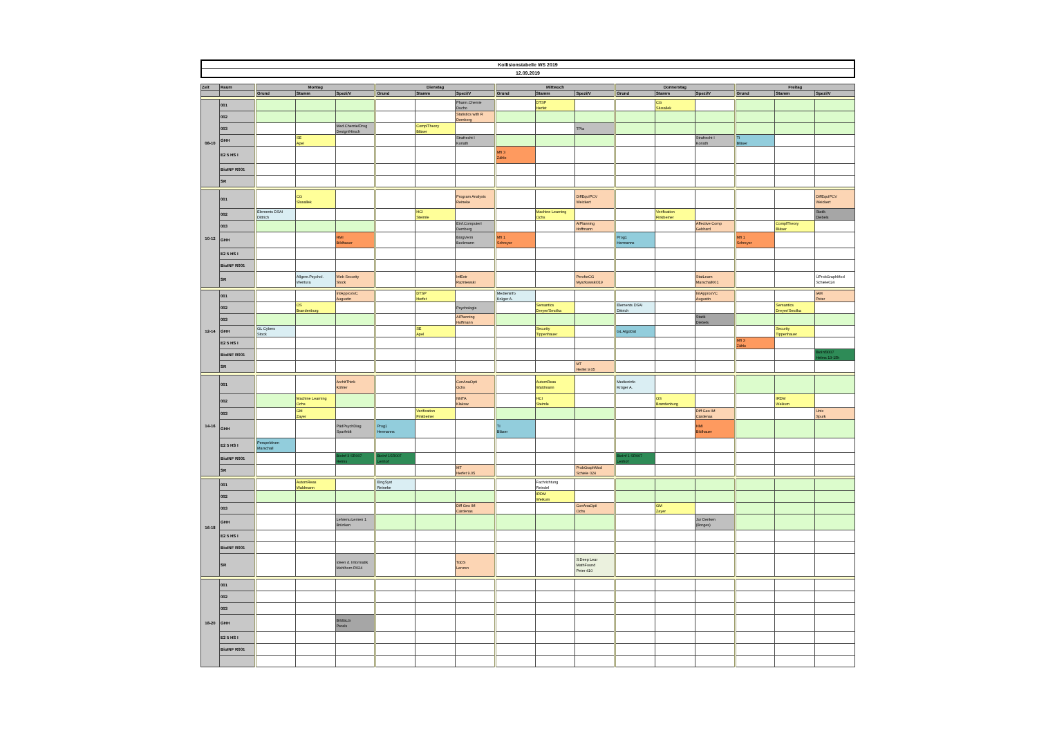Kollisionstabelle WS 2019
12.09.2019
| Zeit | Raum | Montag | | | Dienstag | | | Mittwoch | | | Donnerstag | | | Freitag | | |
| --- | --- | --- | --- | --- | --- | --- | --- | --- | --- | --- | --- | --- | --- | --- | --- | --- |
| | | Grund | Stamm | Spezi/V | Grund | Stamm | Spezi/V | Grund | Stamm | Spezi/V | Grund | Stamm | Spezi/V | Grund | Stamm | Spezi/V |
| 08-10 | 001 | | | | | | Pharm.Chemie Ducho | | DTSP Herfet | | | CG Slusallek | | | | |
| | 002 | | | | | | Statistics with R Demberg | | | | | | | | | |
| | 003 | | | Med.Chemie/Drug Design/Hirsch | | ComplTheory Bläser | | | | TPIa | | | | | | |
| | GHH | | SE Apel | | | | Strafrecht I Koriath | | | | | | Strafrecht I Koriath | TI Bläser | | |
| | E2 5 HS I | | | | | | | MfI 3 Zähle | | | | | | | | |
| | BioINF R001 | | | | | | | | | | | | | | | |
| | SR | | | | | | | | | | | | | | | |
| 10-12 | 001 | | CG Slusallek | | | | Program Analysis Reineke | | | DiffEquIPCV Weickert | | | | | | DiffEquIPCV Weickert |
| | 002 | Elements DSAI Dittrich | | | | HCI Steimle | | | Machine Learning Ochs | | | Verification Finkbeiner | | | | Statik Diebels |
| | 003 | | | | | | Einf.ComputerI Demberg | | | AIPlanning Hoffmann | | | Affective Comp Gebhard | | ComplTheory Bläser | |
| | GHH | | | HMI Bildhauer | | | BürgVerm Beckmann | MfI 1 Schreyer | | | Prog1 Hermanns | | | MfI 1 Schreyer | | |
| | E2 5 HS I | | | | | | | | | | | | | | | |
| | BioINF R001 | | | | | | | | | | | | | | | |
| | SR | | Allgem.Psychol. Wentura | Web Security Stock | | | InfExtr Razniewski | | | PercforCG Myszkowski019 | | | StatLearn Marschall001 | | | ÜProbGraphMod Schiele024 |
| 12-14 | 001 | | | IntApproxVC Augustin | | DTSP Herfet | | Medieninfo Krüger A. | | | | | IntApproxVC Augustin | | | IAM Peter |
| | 002 | | OS Brandenburg | | | | Psychologie | | Semantics Dreyer/Smolka | | Elements DSAI Dittrich | | | | Semantics Dreyer/Smolka | |
| | 003 | | | | | | AIPlanning Hoffmann | | | | | | Statik Diebels | | | |
| | GHH | GL Cybers Stock | | | | SE Apel | | | Security Tippenhauer | | GL AlgoDat | | | | Security Tippenhauer | |
| | E2 5 HS I | | | | | | | | | | | | | MfI 3 Zähle | | |
| | BioINF R001 | | | | | | | | | | | | | | | BioInf3007 Helms 13-15h |
| | SR | | | | | | | | | MT Herfet 9.05 | | | | | | |
| 14-16 | 001 | | | ArchitThink Köhler | | | ConAnaOpti Ochs | | AutomReas Waldmann | | Medieninfo Krüger A. | | | | | |
| | 002 | | Machine Learning Ochs | | | | NNTA Klakow | | HCI Steimle | | | OS Brandenburg | | | IRDM Weikum | |
| | 003 | | GM Zayer | | | Verification Finkbeiner | | | | | | | Diff Geo IM Cárdenas | | | Unix Spurk |
| | GHH | | | PädPsychDiag Sparfeldt | Prog1 Hermanns | | | TI Bläser | | | | | HMI Bildhauer | | | |
| | E2 5 HS I | Perspektiven Marschall | | | | | | | | | | | | | | |
| | BioINF R001 | | | BioInf 3 SR007 Helms | BioInf 1SR007 Lenhof | | | | | | BioInf 1 SR007 Lenhof | | | | | |
| | SR | | | | | | MT Herfet 9.05 | | | ProbGraphMod Schiele 024 | | | | | | |
| 16-18 | 001 | | AutomReas Waldmann | | EingSyst Reineke | | | | Fachrichtung Reindel | | | | | | | |
| | 002 | | | | | | | | IRDM Weikum | | | | | | | |
| | 003 | | | | | | Diff Geo IM Cárdenas | | | ConAnaOpti Ochs | | GM Zayer | | | | |
| | GHH | | | Lehrenu.Lernen 1 Brünken | | | | | | | | | Jur Denken (Borges) | | | |
| | E2 5 HS I | | | | | | | | | | | | | | | |
| | BioINF R001 | | | | | | | | | | | | | | | |
| | SR | | | Ideen d. Informatik Mehlhorn R024 | | | ToDS Lenzen | | | S:Deep Lear MathFound Peter 410 | | | | | | |
| 18-20 | 001 | | | | | | | | | | | | | | | |
| | 002 | | | | | | | | | | | | | | | |
| | 003 | | | | | | | | | | | | | | | |
| | GHH | | | BildGLG Perels | | | | | | | | | | | | |
| | E2 5 HS I | | | | | | | | | | | | | | | |
| | BioINF R001 | | | | | | | | | | | | | | | |